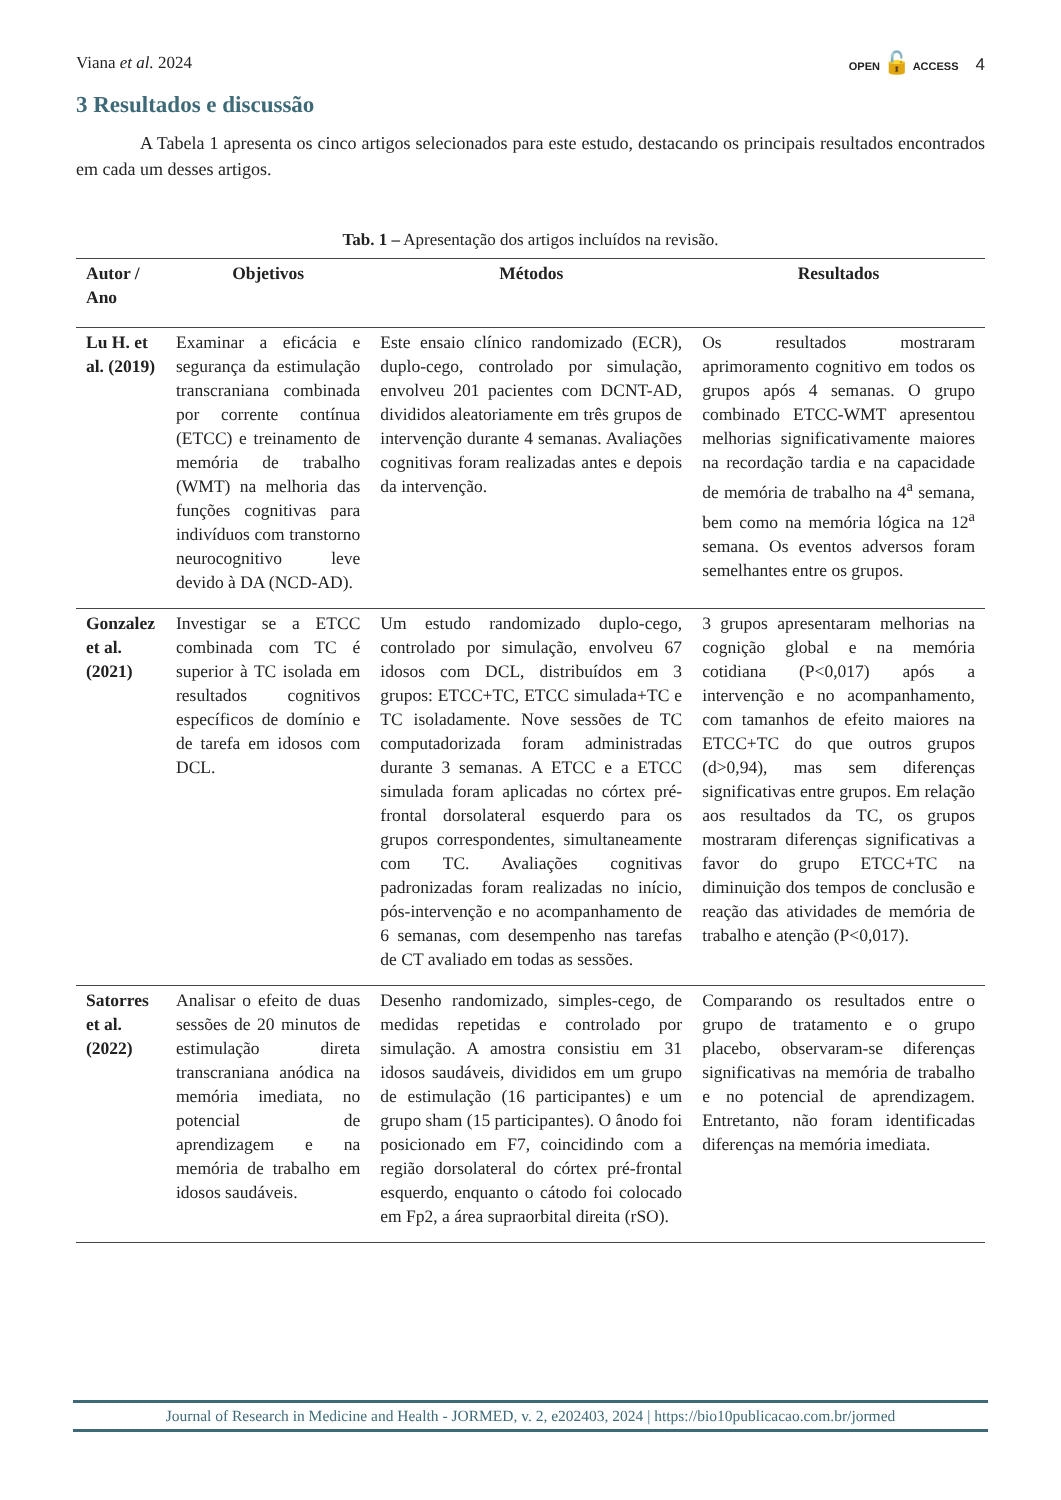Viana et al. 2024
OPEN 🔓 ACCESS 4
3 Resultados e discussão
A Tabela 1 apresenta os cinco artigos selecionados para este estudo, destacando os principais resultados encontrados em cada um desses artigos.
Tab. 1 – Apresentação dos artigos incluídos na revisão.
| Autor / Ano | Objetivos | Métodos | Resultados |
| --- | --- | --- | --- |
| Lu H. et al. (2019) | Examinar a eficácia e segurança da estimulação transcraniana combinada por corrente contínua (ETCC) e treinamento de memória de trabalho (WMT) na melhoria das funções cognitivas para indivíduos com transtorno neurocognitivo leve devido à DA (NCD-AD). | Este ensaio clínico randomizado (ECR), duplo-cego, controlado por simulação, envolveu 201 pacientes com DCNT-AD, divididos aleatoriamente em três grupos de intervenção durante 4 semanas. Avaliações cognitivas foram realizadas antes e depois da intervenção. | Os resultados mostraram aprimoramento cognitivo em todos os grupos após 4 semanas. O grupo combinado ETCC-WMT apresentou melhorias significativamente maiores na recordação tardia e na capacidade de memória de trabalho na 4<sup>a</sup> semana, bem como na memória lógica na 12<sup>a</sup> semana. Os eventos adversos foram semelhantes entre os grupos. |
| Gonzalez et al. (2021) | Investigar se a ETCC combinada com TC é superior à TC isolada em resultados cognitivos específicos de domínio e de tarefa em idosos com DCL. | Um estudo randomizado duplo-cego, controlado por simulação, envolveu 67 idosos com DCL, distribuídos em 3 grupos: ETCC+TC, ETCC simulada+TC e TC isoladamente. Nove sessões de TC computadorizada foram administradas durante 3 semanas. A ETCC e a ETCC simulada foram aplicadas no córtex pré-frontal dorsolateral esquerdo para os grupos correspondentes, simultaneamente com TC. Avaliações cognitivas padronizadas foram realizadas no início, pós-intervenção e no acompanhamento de 6 semanas, com desempenho nas tarefas de CT avaliado em todas as sessões. | 3 grupos apresentaram melhorias na cognição global e na memória cotidiana (P<0,017) após a intervenção e no acompanhamento, com tamanhos de efeito maiores na ETCC+TC do que outros grupos (d>0,94), mas sem diferenças significativas entre grupos. Em relação aos resultados da TC, os grupos mostraram diferenças significativas a favor do grupo ETCC+TC na diminuição dos tempos de conclusão e reação das atividades de memória de trabalho e atenção (P<0,017). |
| Satorres et al. (2022) | Analisar o efeito de duas sessões de 20 minutos de estimulação direta transcraniana anódica na memória imediata, no potencial de aprendizagem e na memória de trabalho em idosos saudáveis. | Desenho randomizado, simples-cego, de medidas repetidas e controlado por simulação. A amostra consistiu em 31 idosos saudáveis, divididos em um grupo de estimulação (16 participantes) e um grupo sham (15 participantes). O ânodo foi posicionado em F7, coincidindo com a região dorsolateral do córtex pré-frontal esquerdo, enquanto o cátodo foi colocado em Fp2, a área supraorbital direita (rSO). | Comparando os resultados entre o grupo de tratamento e o grupo placebo, observaram-se diferenças significativas na memória de trabalho e no potencial de aprendizagem. Entretanto, não foram identificadas diferenças na memória imediata. |
Journal of Research in Medicine and Health - JORMED, v. 2, e202403, 2024 | https://bio10publicacao.com.br/jormed